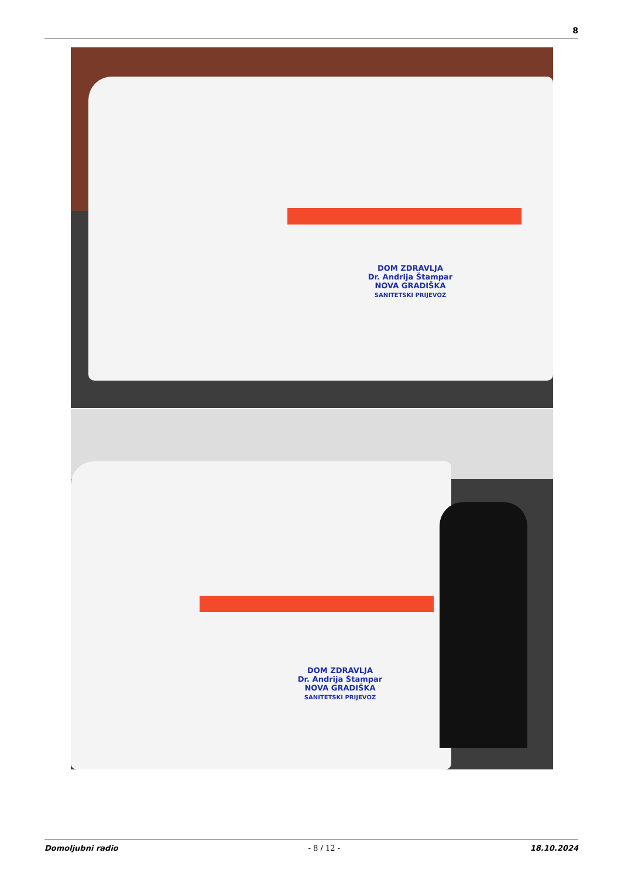8
DOM ZDRAVLJA
Dr. Andrija Štampar
NOVA GRADIŠKA
SANITETSKI PRIJEVOZ
DOM ZDRAVLJA
Dr. Andrija Štampar
NOVA GRADIŠKA
SANITETSKI PRIJEVOZ
Domoljubni radio - 8 / 12 - 18.10.2024